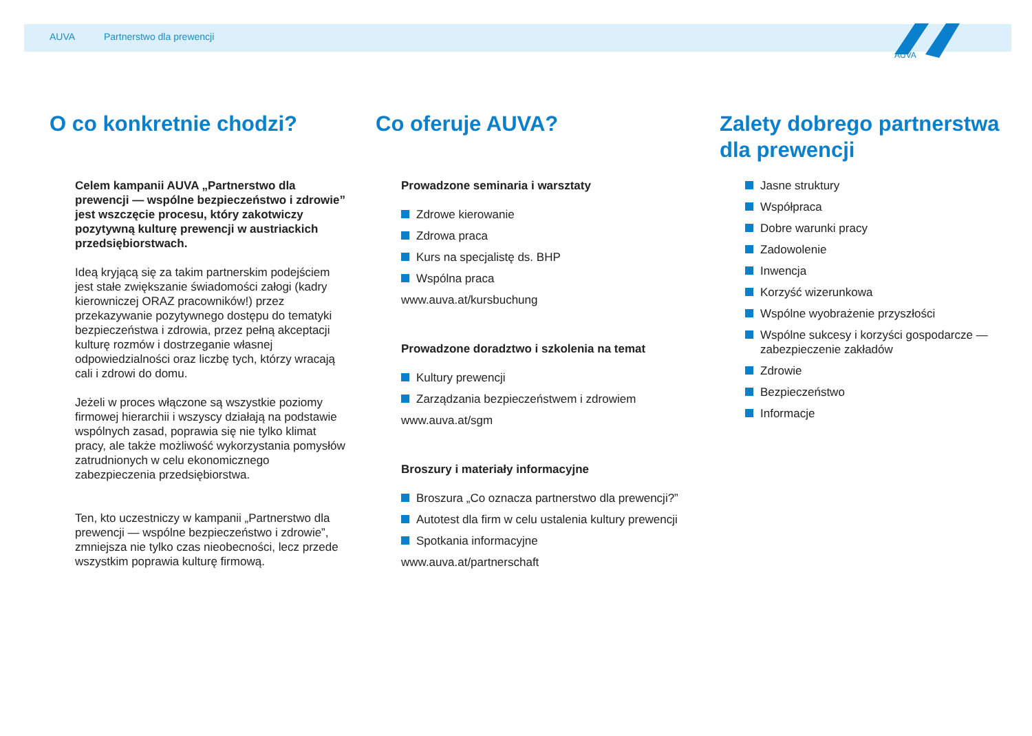AUVA
AUVA Partnerstwo dla prewencji
O co konkretnie chodzi?
Celem kampanii AUVA „Partnerstwo dla prewencji — wspólne bezpieczeństwo i zdrowie” jest wszczęcie procesu, który zakotwiczy pozytywną kulturę prewencji w austriackich przedsiębiorstwach.
Ideą kryjącą się za takim partnerskim podejściem jest stałe zwiększanie świadomości załogi (kadry kierowniczej ORAZ pracowników!) przez przekazywanie pozytywnego dostępu do tematyki bezpieczeństwa i zdrowia, przez pełną akceptacji kulturę rozmów i dostrzeganie własnej odpowiedzialności oraz liczbę tych, którzy wracają cali i zdrowi do domu.
Jeżeli w proces włączone są wszystkie poziomy firmowej hierarchii i wszyscy działają na podstawie wspólnych zasad, poprawia się nie tylko klimat pracy, ale także możliwość wykorzystania pomysłów zatrudnionych w celu ekonomicznego zabezpieczenia przedsiębiorstwa.
Ten, kto uczestniczy w kampanii „Partnerstwo dla prewencji — wspólne bezpieczeństwo i zdrowie”, zmniejsza nie tylko czas nieobecności, lecz przede wszystkim poprawia kulturę firmową.
Co oferuje AUVA?
Prowadzone seminaria i warsztaty
Zdrowe kierowanie
Zdrowa praca
Kurs na specjalistę ds. BHP
Wspólna praca
www.auva.at/kursbuchung
Prowadzone doradztwo i szkolenia na temat
Kultury prewencji
Zarządzania bezpieczeństwem i zdrowiem
www.auva.at/sgm
Broszury i materiały informacyjne
Broszura „Co oznacza partnerstwo dla prewencji?”
Autotest dla firm w celu ustalenia kultury prewencji
Spotkania informacyjne
www.auva.at/partnerschaft
Zalety dobrego partnerstwa dla prewencji
Jasne struktury
Współpraca
Dobre warunki pracy
Zadowolenie
Inwencja
Korzyść wizerunkowa
Wspólne wyobrażenie przyszłości
Wspólne sukcesy i korzyści gospodarcze — zabezpieczenie zakładów
Zdrowie
Bezpieczeństwo
Informacje